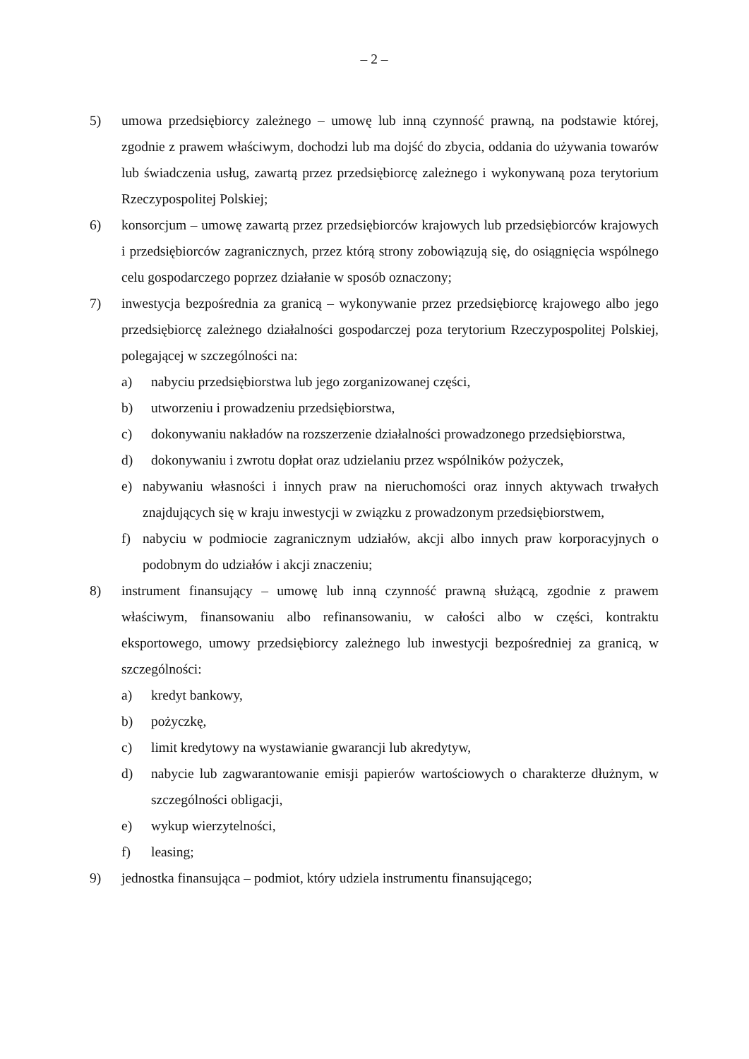– 2 –
5) umowa przedsiębiorcy zależnego – umowę lub inną czynność prawną, na podstawie której, zgodnie z prawem właściwym, dochodzi lub ma dojść do zbycia, oddania do używania towarów lub świadczenia usług, zawartą przez przedsiębiorcę zależnego i wykonywaną poza terytorium Rzeczypospolitej Polskiej;
6) konsorcjum – umowę zawartą przez przedsiębiorców krajowych lub przedsiębiorców krajowych i przedsiębiorców zagranicznych, przez którą strony zobowiązują się, do osiągnięcia wspólnego celu gospodarczego poprzez działanie w sposób oznaczony;
7) inwestycja bezpośrednia za granicą – wykonywanie przez przedsiębiorcę krajowego albo jego przedsiębiorcę zależnego działalności gospodarczej poza terytorium Rzeczypospolitej Polskiej, polegającej w szczególności na:
a) nabyciu przedsiębiorstwa lub jego zorganizowanej części,
b) utworzeniu i prowadzeniu przedsiębiorstwa,
c) dokonywaniu nakładów na rozszerzenie działalności prowadzonego przedsiębiorstwa,
d) dokonywaniu i zwrotu dopłat oraz udzielaniu przez wspólników pożyczek,
e) nabywaniu własności i innych praw na nieruchomości oraz innych aktywach trwałych znajdujących się w kraju inwestycji w związku z prowadzonym przedsiębiorstwem,
f) nabyciu w podmiocie zagranicznym udziałów, akcji albo innych praw korporacyjnych o podobnym do udziałów i akcji znaczeniu;
8) instrument finansujący – umowę lub inną czynność prawną służącą, zgodnie z prawem właściwym, finansowaniu albo refinansowaniu, w całości albo w części, kontraktu eksportowego, umowy przedsiębiorcy zależnego lub inwestycji bezpośredniej za granicą, w szczególności:
a) kredyt bankowy,
b) pożyczkę,
c) limit kredytowy na wystawianie gwarancji lub akredytyw,
d) nabycie lub zagwarantowanie emisji papierów wartościowych o charakterze dłużnym, w szczególności obligacji,
e) wykup wierzytelności,
f) leasing;
9) jednostka finansująca – podmiot, który udziela instrumentu finansującego;